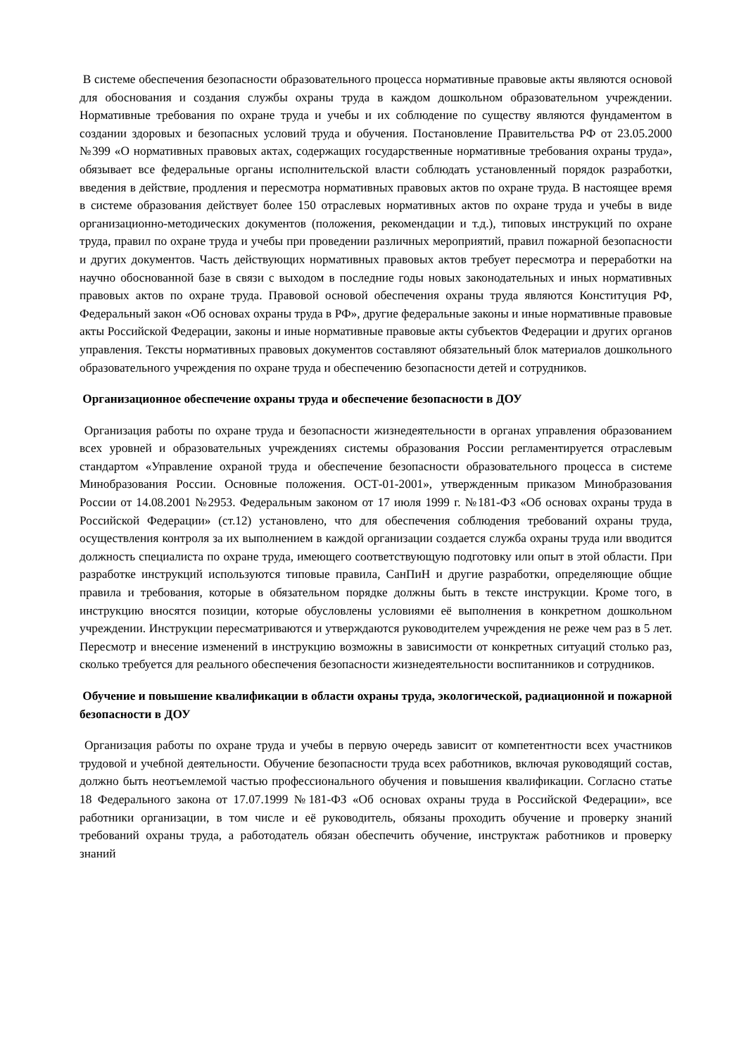В системе обеспечения безопасности образовательного процесса нормативные правовые акты являются основой для обоснования и создания службы охраны труда в каждом дошкольном образовательном учреждении. Нормативные требования по охране труда и учебы и их соблюдение по существу являются фундаментом в создании здоровых и безопасных условий труда и обучения. Постановление Правительства РФ от 23.05.2000 №399 «О нормативных правовых актах, содержащих государственные нормативные требования охраны труда», обязывает все федеральные органы исполнительской власти соблюдать установленный порядок разработки, введения в действие, продления и пересмотра нормативных правовых актов по охране труда. В настоящее время в системе образования действует более 150 отраслевых нормативных актов по охране труда и учебы в виде организационно-методических документов (положения, рекомендации и т.д.), типовых инструкций по охране труда, правил по охране труда и учебы при проведении различных мероприятий, правил пожарной безопасности и других документов. Часть действующих нормативных правовых актов требует пересмотра и переработки на научно обоснованной базе в связи с выходом в последние годы новых законодательных и иных нормативных правовых актов по охране труда. Правовой основой обеспечения охраны труда являются Конституция РФ, Федеральный закон «Об основах охраны труда в РФ», другие федеральные законы и иные нормативные правовые акты Российской Федерации, законы и иные нормативные правовые акты субъектов Федерации и других органов управления. Тексты нормативных правовых документов составляют обязательный блок материалов дошкольного образовательного учреждения по охране труда и обеспечению безопасности детей и сотрудников.
Организационное обеспечение охраны труда и обеспечение безопасности в ДОУ
Организация работы по охране труда и безопасности жизнедеятельности в органах управления образованием всех уровней и образовательных учреждениях системы образования России регламентируется отраслевым стандартом «Управление охраной труда и обеспечение безопасности образовательного процесса в системе Минобразования России. Основные положения. ОСТ-01-2001», утвержденным приказом Минобразования России от 14.08.2001 №2953. Федеральным законом от 17 июля 1999 г. №181-ФЗ «Об основах охраны труда в Российской Федерации» (ст.12) установлено, что для обеспечения соблюдения требований охраны труда, осуществления контроля за их выполнением в каждой организации создается служба охраны труда или вводится должность специалиста по охране труда, имеющего соответствующую подготовку или опыт в этой области. При разработке инструкций используются типовые правила, СанПиН и другие разработки, определяющие общие правила и требования, которые в обязательном порядке должны быть в тексте инструкции. Кроме того, в инструкцию вносятся позиции, которые обусловлены условиями её выполнения в конкретном дошкольном учреждении. Инструкции пересматриваются и утверждаются руководителем учреждения не реже чем раз в 5 лет. Пересмотр и внесение изменений в инструкцию возможны в зависимости от конкретных ситуаций столько раз, сколько требуется для реального обеспечения безопасности жизнедеятельности воспитанников и сотрудников.
Обучение и повышение квалификации в области охраны труда, экологической, радиационной и пожарной безопасности в ДОУ
Организация работы по охране труда и учебы в первую очередь зависит от компетентности всех участников трудовой и учебной деятельности. Обучение безопасности труда всех работников, включая руководящий состав, должно быть неотъемлемой частью профессионального обучения и повышения квалификации. Согласно статье 18 Федерального закона от 17.07.1999 №181-ФЗ «Об основах охраны труда в Российской Федерации», все работники организации, в том числе и её руководитель, обязаны проходить обучение и проверку знаний требований охраны труда, а работодатель обязан обеспечить обучение, инструктаж работников и проверку знаний